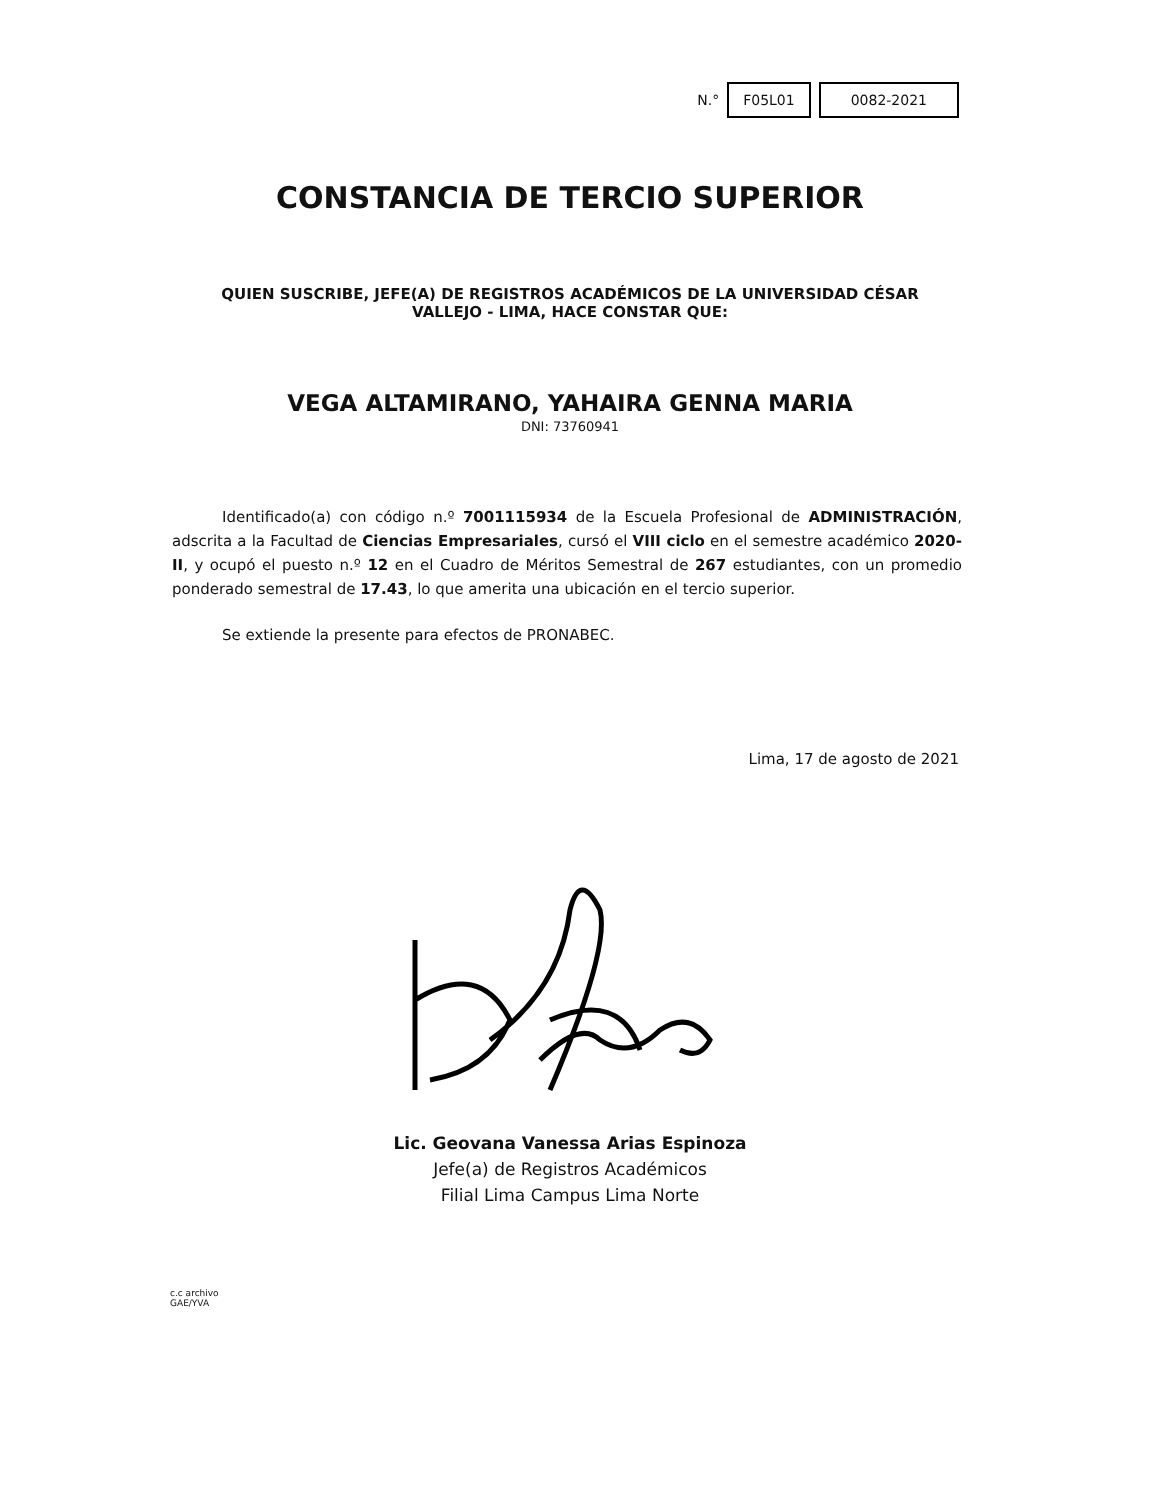N.° F05L01 0082-2021
CONSTANCIA DE TERCIO SUPERIOR
QUIEN SUSCRIBE, JEFE(A) DE REGISTROS ACADÉMICOS DE LA UNIVERSIDAD CÉSAR VALLEJO - LIMA, HACE CONSTAR QUE:
VEGA ALTAMIRANO, YAHAIRA GENNA MARIA
DNI: 73760941
Identificado(a) con código n.º 7001115934 de la Escuela Profesional de ADMINISTRACIÓN, adscrita a la Facultad de Ciencias Empresariales, cursó el VIII ciclo en el semestre académico 2020-II, y ocupó el puesto n.º 12 en el Cuadro de Méritos Semestral de 267 estudiantes, con un promedio ponderado semestral de 17.43, lo que amerita una ubicación en el tercio superior.
Se extiende la presente para efectos de PRONABEC.
Lima, 17 de agosto de 2021
Lic. Geovana Vanessa Arias Espinoza
Jefe(a) de Registros Académicos
Filial Lima Campus Lima Norte
c.c archivo
GAE/YVA